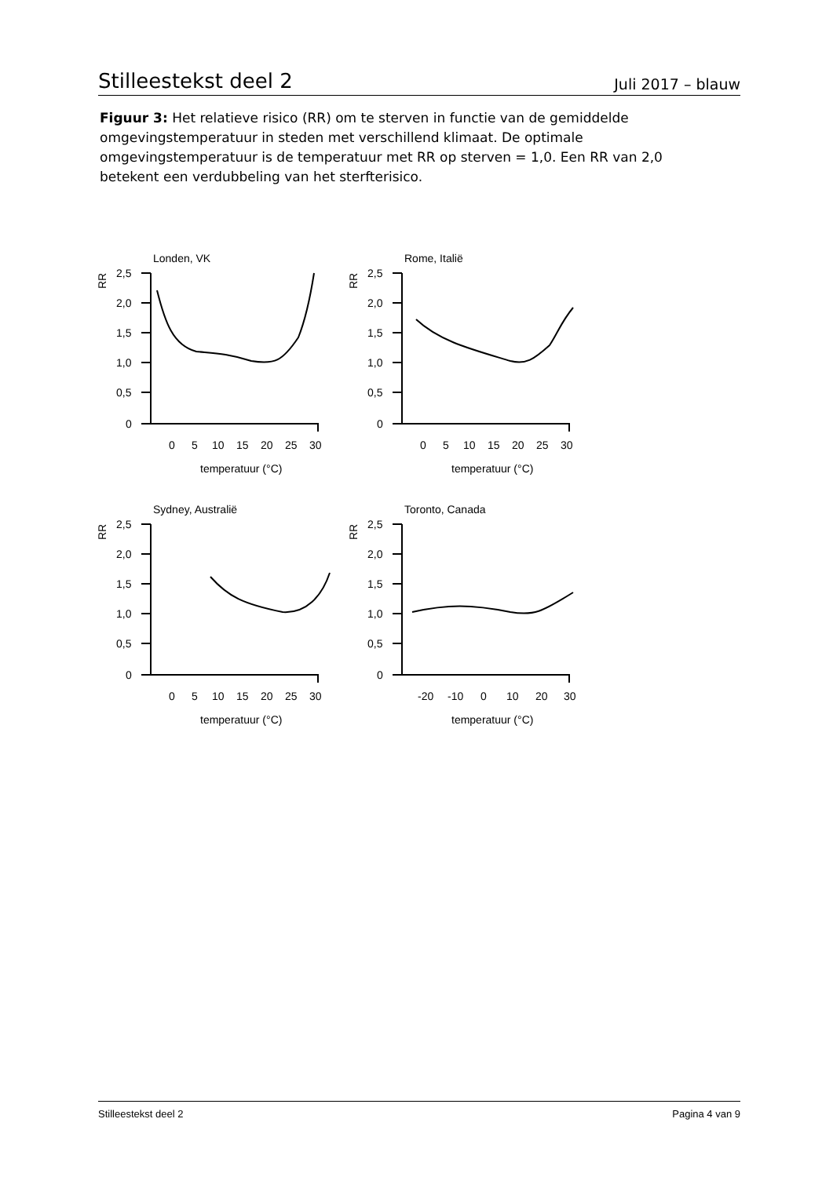Stilleestekst deel 2 Juli 2017 – blauw
Figuur 3: Het relatieve risico (RR) om te sterven in functie van de gemiddelde omgevingstemperatuur in steden met verschillend klimaat. De optimale omgevingstemperatuur is de temperatuur met RR op sterven = 1,0. Een RR van 2,0 betekent een verdubbeling van het sterfterisico.
Londen, VK
RR
2,5
2,0
1,5
1,0
0,5
0
0
5
10
15
20
25
30
temperatuur (°C)
Rome, Italië
RR
2,5
2,0
1,5
1,0
0,5
0
0
5
10
15
20
25
30
temperatuur (°C)
Sydney, Australië
RR
2,5
2,0
1,5
1,0
0,5
0
0
5
10
15
20
25
30
temperatuur (°C)
Toronto, Canada
RR
2,5
2,0
1,5
1,0
0,5
0
-20
-10
0
10
20
30
temperatuur (°C)
Stilleestekst deel 2 Pagina 4 van 9